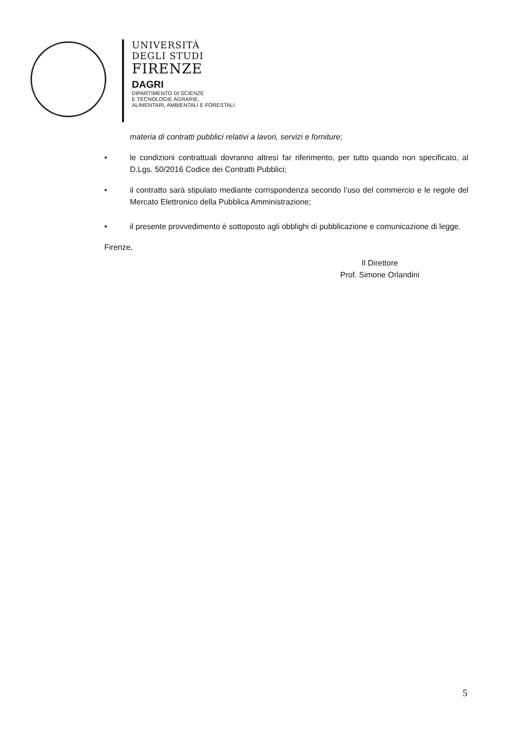UNIVERSITÀ
DEGLI STUDI
FIRENZE
DAGRI
DIPARTIMENTO DI SCIENZE
E TECNOLOGIE AGRARIE,
ALIMENTARI, AMBIENTALI E FORESTALI
materia di contratti pubblici relativi a lavori, servizi e forniture;
• le condizioni contrattuali dovranno altresì far riferimento, per tutto quando non specificato, al D.Lgs. 50/2016 Codice dei Contratti Pubblici;
• il contratto sarà stipulato mediante corrispondenza secondo l’uso del commercio e le regole del Mercato Elettronico della Pubblica Amministrazione;
• il presente provvedimento è sottoposto agli obblighi di pubblicazione e comunicazione di legge.
Firenze,
Il Direttore
Prof. Simone Orlandini
5